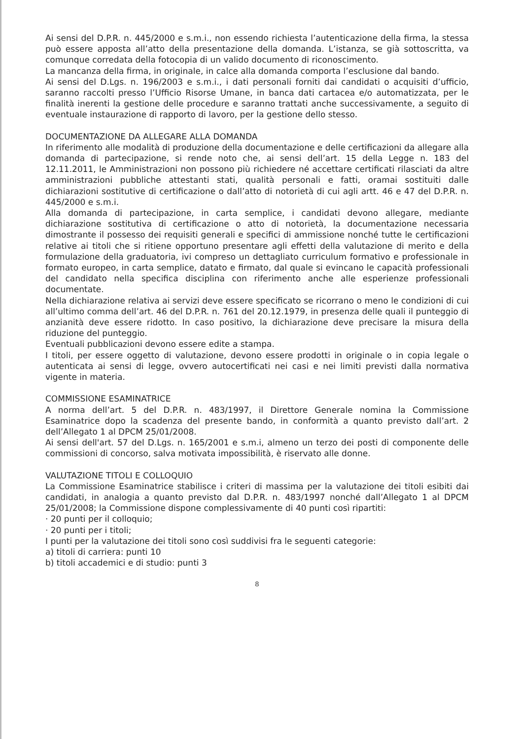Ai sensi del D.P.R. n. 445/2000 e s.m.i., non essendo richiesta l’autenticazione della firma, la stessa può essere apposta all’atto della presentazione della domanda. L’istanza, se già sottoscritta, va comunque corredata della fotocopia di un valido documento di riconoscimento.
La mancanza della firma, in originale, in calce alla domanda comporta l’esclusione dal bando.
Ai sensi del D.Lgs. n. 196/2003 e s.m.i., i dati personali forniti dai candidati o acquisiti d’ufficio, saranno raccolti presso l’Ufficio Risorse Umane, in banca dati cartacea e/o automatizzata, per le finalità inerenti la gestione delle procedure e saranno trattati anche successivamente, a seguito di eventuale instaurazione di rapporto di lavoro, per la gestione dello stesso.
DOCUMENTAZIONE DA ALLEGARE ALLA DOMANDA
In riferimento alle modalità di produzione della documentazione e delle certificazioni da allegare alla domanda di partecipazione, si rende noto che, ai sensi dell’art. 15 della Legge n. 183 del 12.11.2011, le Amministrazioni non possono più richiedere né accettare certificati rilasciati da altre amministrazioni pubbliche attestanti stati, qualità personali e fatti, oramai sostituiti dalle dichiarazioni sostitutive di certificazione o dall’atto di notorietà di cui agli artt. 46 e 47 del D.P.R. n. 445/2000 e s.m.i.
Alla domanda di partecipazione, in carta semplice, i candidati devono allegare, mediante dichiarazione sostitutiva di certificazione o atto di notorietà, la documentazione necessaria dimostrante il possesso dei requisiti generali e specifici di ammissione nonché tutte le certificazioni relative ai titoli che si ritiene opportuno presentare agli effetti della valutazione di merito e della formulazione della graduatoria, ivi compreso un dettagliato curriculum formativo e professionale in formato europeo, in carta semplice, datato e firmato, dal quale si evincano le capacità professionali del candidato nella specifica disciplina con riferimento anche alle esperienze professionali documentate.
Nella dichiarazione relativa ai servizi deve essere specificato se ricorrano o meno le condizioni di cui all’ultimo comma dell’art. 46 del D.P.R. n. 761 del 20.12.1979, in presenza delle quali il punteggio di anzianità deve essere ridotto. In caso positivo, la dichiarazione deve precisare la misura della riduzione del punteggio.
Eventuali pubblicazioni devono essere edite a stampa.
I titoli, per essere oggetto di valutazione, devono essere prodotti in originale o in copia legale o autenticata ai sensi di legge, ovvero autocertificati nei casi e nei limiti previsti dalla normativa vigente in materia.
COMMISSIONE ESAMINATRICE
A norma dell’art. 5 del D.P.R. n. 483/1997, il Direttore Generale nomina la Commissione Esaminatrice dopo la scadenza del presente bando, in conformità a quanto previsto dall’art. 2 dell’Allegato 1 al DPCM 25/01/2008.
Ai sensi dell'art. 57 del D.Lgs. n. 165/2001 e s.m.i, almeno un terzo dei posti di componente delle commissioni di concorso, salva motivata impossibilità, è riservato alle donne.
VALUTAZIONE TITOLI E COLLOQUIO
La Commissione Esaminatrice stabilisce i criteri di massima per la valutazione dei titoli esibiti dai candidati, in analogia a quanto previsto dal D.P.R. n. 483/1997 nonché dall’Allegato 1 al DPCM 25/01/2008; la Commissione dispone complessivamente di 40 punti così ripartiti:
· 20 punti per il colloquio;
· 20 punti per i titoli;
I punti per la valutazione dei titoli sono così suddivisi fra le seguenti categorie:
a) titoli di carriera: punti 10
b) titoli accademici e di studio: punti 3
8